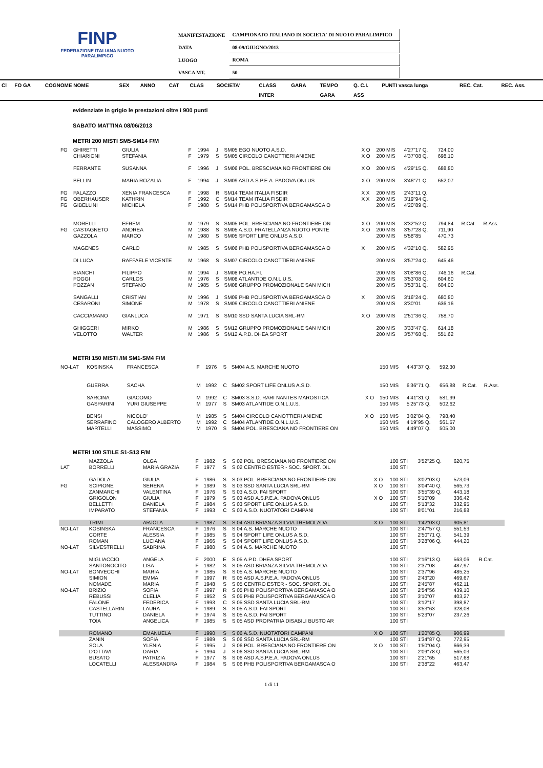FINP
FEDERAZIONE ITALIANA NUOTO PARALIMPICO
| MANIFESTAZIONE | CAMPIONATO ITALIANO DI SOCIETA' DI NUOTO PARALIMPICO |
| DATA | 08-09/GIUGNO/2013 |
| LUOGO | ROMA |
| VASCA MT. | 50 |
| Cl | FO GA | COGNOME NOME | SEX | ANNO | CAT | CLAS | SOCIETA' | CLASS | GARA | TEMPO | Q. C.I. | PUNTI vasca lunga | REC. Cat. | REC. Ass. |
| --- | --- | --- | --- | --- | --- | --- | --- | --- | --- | --- | --- | --- | --- | --- |
| | | | | | | | | INTER | | GARA | ASS | | | |
evidenziate in grigio le prestazioni oltre i 900 punti
SABATO MATTINA 08/06/2013
METRI 200 MISTI SM5-SM14 F/M
| FG | GHIRETTI | GIULIA | F | 1994 | J | SM05 EGO NUOTO A.S.D. | X O | 200 MIS | 4'27"17 Q. | 724,00 | | |
| | CHIARIONI | STEFANIA | F | 1979 | S | SM05 CIRCOLO CANOTTIERI ANIENE | X O | 200 MIS | 4'37"08 Q. | 698,10 | | |
| | FERRANTE | SUSANNA | F | 1996 | J | SM06 POL. BRESCIANA NO FRONTIERE ON | X O | 200 MIS | 4'29"15 Q. | 688,80 | | |
| | BELLIN | MARIA ROZALIA | F | 1994 | J | SM09 ASD A.S.P.E.A. PADOVA ONLUS | X O | 200 MIS | 3'46"71 Q. | 652,07 | | |
| FG | PALAZZO | XENIA FRANCESCA | F | 1998 | R | SM14 TEAM ITALIA FISDIR | X X | 200 MIS | 2'43"11 Q. | | | |
| FG | OBERHAUSER | KATHRIN | F | 1992 | C | SM14 TEAM ITALIA FISDIR | X X | 200 MIS | 3'19"94 Q. | | | |
| FG | GIBELLINI | MICHELA | F | 1980 | S | SM14 PHB POLISPORTIVA BERGAMASCA O | | 200 MIS | 4'20"89 Q. | | | |
| | MORELLI | EFREM | M | 1979 | S | SM05 POL. BRESCIANA NO FRONTIERE ON | X O | 200 MIS | 3'32"52 Q. | 794,84 | R.Cat. | R.Ass. |
| FG | CASTAGNETO | ANDREA | M | 1988 | S | SM05 A.S.D. FRATELLANZA NUOTO PONTE | X O | 200 MIS | 3'57"28 Q. | 711,90 | | |
| | GAZZOLA | MARCO | M | 1980 | S | SM05 SPORT LIFE ONLUS A.S.D. | | 200 MIS | 5'58"85 | 470,73 | | |
| | MAGENES | CARLO | M | 1985 | S | SM06 PHB POLISPORTIVA BERGAMASCA O | X | 200 MIS | 4'32"10 Q. | 582,95 | | |
| | DI LUCA | RAFFAELE VICENTE | M | 1968 | S | SM07 CIRCOLO CANOTTIERI ANIENE | | 200 MIS | 3'57"24 Q. | 645,46 | | |
| | BIANCHI | FILIPPO | M | 1994 | J | SM08 PO.HA.FI. | | 200 MIS | 3'08"86 Q. | 746,16 | R.Cat. | |
| | POGGI | CARLOS | M | 1976 | S | SM08 ATLANTIDE O.N.L.U.S. | | 200 MIS | 3'53"08 Q. | 604,60 | | |
| | POZZAN | STEFANO | M | 1985 | S | SM08 GRUPPO PROMOZIONALE SAN MICH | | 200 MIS | 3'53"31 Q. | 604,00 | | |
| | SANGALLI | CRISTIAN | M | 1996 | J | SM09 PHB POLISPORTIVA BERGAMASCA O | X | 200 MIS | 3'16"24 Q. | 680,80 | | |
| | CESARONI | SIMONE | M | 1978 | S | SM09 CIRCOLO CANOTTIERI ANIENE | | 200 MIS | 3'30"01 | 636,16 | | |
| | CACCIAMANO | GIANLUCA | M | 1971 | S | SM10 SSD SANTA LUCIA SRL-RM | X O | 200 MIS | 2'51"36 Q. | 758,70 | | |
| | GHIGGERI | MIRKO | M | 1986 | S | SM12 GRUPPO PROMOZIONALE SAN MICH | | 200 MIS | 3'33"47 Q. | 614,18 | | |
| | VELOTTO | WALTER | M | 1986 | S | SM12 A.P.D. DHEA SPORT | | 200 MIS | 3'57"68 Q. | 551,62 | | |
METRI 150 MISTI /IM SM1-SM4 F/M
| NO-LAT | KOSINSKA | FRANCESCA | F | 1976 | S | SM04 A.S. MARCHE NUOTO | | 150 MIS | 4'43"37 Q. | 592,30 | | |
| | GUERRA | SACHA | M | 1992 | C | SM02 SPORT LIFE ONLUS A.S.D. | | 150 MIS | 6'36"71 Q. | 656,88 | R.Cat. | R.Ass. |
| | SARCINA | GIACOMO | M | 1992 | C | SM03 S.S.D. RARI NANTES MAROSTICA | X O | 150 MIS | 4'41"31 Q. | 581,99 | | |
| | GASPARINI | YURI GIUSEPPE | M | 1977 | S | SM03 ATLANTIDE O.N.L.U.S. | | 150 MIS | 5'25"73 Q. | 502,62 | | |
| | BENSI | NICOLO' | M | 1985 | S | SM04 CIRCOLO CANOTTIERI ANIENE | X O | 150 MIS | 3'02"84 Q. | 798,40 | | |
| | SERRAFINO | CALOGERO ALBERTO | M | 1992 | C | SM04 ATLANTIDE O.N.L.U.S. | | 150 MIS | 4'19"95 Q. | 561,57 | | |
| | MARTELLI | MASSIMO | M | 1970 | S | SM04 POL. BRESCIANA NO FRONTIERE ON | | 150 MIS | 4'49"07 Q. | 505,00 | | |
METRI 100 STILE S1-S13 F/M
| | MAZZOLA | OLGA | F | 1982 | S | S 02 POL. BRESCIANA NO FRONTIERE ON | | 100 STI | 3'52"25 Q. | 620,75 | | |
| LAT | BORRELLI | MARIA GRAZIA | F | 1977 | S | S 02 CENTRO ESTER - SOC. SPORT. DIL | | 100 STI | | | | |
| | GADOLA | GIULIA | F | 1986 | S | S 03 POL. BRESCIANA NO FRONTIERE ON | X O | 100 STI | 3'02"03 Q. | 573,09 | | |
| FG | SCIPIONE | SERENA | F | 1989 | S | S 03 SSD SANTA LUCIA SRL-RM | X O | 100 STI | 3'04"40 Q. | 565,73 | | |
| | ZANMARCHI | VALENTINA | F | 1976 | S | S 03 A.S.D. FAI SPORT | | 100 STI | 3'55"39 Q. | 443,18 | | |
| | GRIGOLON | GIULIA | F | 1979 | S | S 03 ASD A.S.P.E.A. PADOVA ONLUS | X O | 100 STI | 5'10"09 | 336,42 | | |
| | BELLETTI | DANIELA | F | 1984 | S | S 03 SPORT LIFE ONLUS A.S.D. | | 100 STI | 5'13"32 | 332,95 | | |
| | IMPARATO | STEFANIA | F | 1993 | C | S 03 A.S.D. NUOTATORI CAMPANI | | 100 STI | 8'01"01 | 216,88 | | |
| | TRIMI | ARJOLA | F | 1987 | S | S 04 ASD BRIANZA SILVIA TREMOLADA | X O | 100 STI | 1'42"03 Q. | 905,81 | | |
| NO-LAT | KOSINSKA | FRANCESCA | F | 1976 | S | S 04 A.S. MARCHE NUOTO | | 100 STI | 2'47"57 Q. | 551,53 | | |
| | CORTE | ALESSIA | F | 1985 | S | S 04 SPORT LIFE ONLUS A.S.D. | | 100 STI | 2'50"71 Q. | 541,39 | | |
| | ROMAN | LUCIANA | F | 1966 | S | S 04 SPORT LIFE ONLUS A.S.D. | | 100 STI | 3'28"06 Q. | 444,20 | | |
| NO-LAT | SILVESTRELLI | SABRINA | F | 1980 | S | S 04 A.S. MARCHE NUOTO | | 100 STI | | | | |
| | MIGLIACCIO | ANGELA | F | 2000 | E | S 05 A.P.D. DHEA SPORT | | 100 STI | 2'16"13 Q. | 563,06 | R.Cat. | |
| | SANTONOCITO | LISA | F | 1982 | S | S 05 ASD BRIANZA SILVIA TREMOLADA | | 100 STI | 2'37"08 | 487,97 | | |
| NO-LAT | BONVECCHI | MARIA | F | 1985 | S | S 05 A.S. MARCHE NUOTO | | 100 STI | 2'37"96 | 485,25 | | |
| | SIMION | EMMA | F | 1997 | R | S 05 ASD A.S.P.E.A. PADOVA ONLUS | | 100 STI | 2'43"20 | 469,67 | | |
| | NOMADE | MARIA | F | 1948 | S | S 05 CENTRO ESTER - SOC. SPORT. DIL | | 100 STI | 2'45"87 | 462,11 | | |
| NO-LAT | BRIZIO | SOFIA | F | 1997 | R | S 05 PHB POLISPORTIVA BERGAMASCA O | | 100 STI | 2'54"56 | 439,10 | | |
| | REBUSSI | CLELIA | F | 1952 | S | S 05 PHB POLISPORTIVA BERGAMASCA O | | 100 STI | 3'10"07 | 403,27 | | |
| | FALONE | FEDERICA | F | 1993 | C | S 05 SSD SANTA LUCIA SRL-RM | | 100 STI | 3'12"17 | 398,87 | | |
| | CASTELLARIN | LAURA | F | 1989 | S | S 05 A.S.D. FAI SPORT | | 100 STI | 3'53"63 | 328,08 | | |
| | TUTTINO | DANIELA | F | 1974 | S | S 05 A.S.D. FAI SPORT | | 100 STI | 5'23"07 | 237,26 | | |
| | TOIA | ANGELICA | F | 1985 | S | S 05 ASD PROPATRIA DISABILI BUSTO AR | | 100 STI | | | | |
| | ROMANO | EMANUELA | F | 1990 | S | S 06 A.S.D. NUOTATORI CAMPANI | X O | 100 STI | 1'20"85 Q. | 906,99 | | |
| | ZANIN | SOFIA | F | 1989 | S | S 06 SSD SANTA LUCIA SRL-RM | | 100 STI | 1'34"87 Q. | 772,95 | | |
| | SOLA | YLENIA | F | 1995 | J | S 06 POL. BRESCIANA NO FRONTIERE ON | X O | 100 STI | 1'50"04 Q. | 666,39 | | |
| | D'OTTAVI | DARIA | F | 1994 | J | S 06 SSD SANTA LUCIA SRL-RM | | 100 STI | 2'09"78 Q. | 565,03 | | |
| | BUSATO | PATRIZIA | F | 1977 | S | S 06 ASD A.S.P.E.A. PADOVA ONLUS | | 100 STI | 2'21"65 | 517,68 | | |
| | LOCATELLI | ALESSANDRA | F | 1984 | S | S 06 PHB POLISPORTIVA BERGAMASCA O | | 100 STI | 2'38"22 | 463,47 | | |
1 di 11